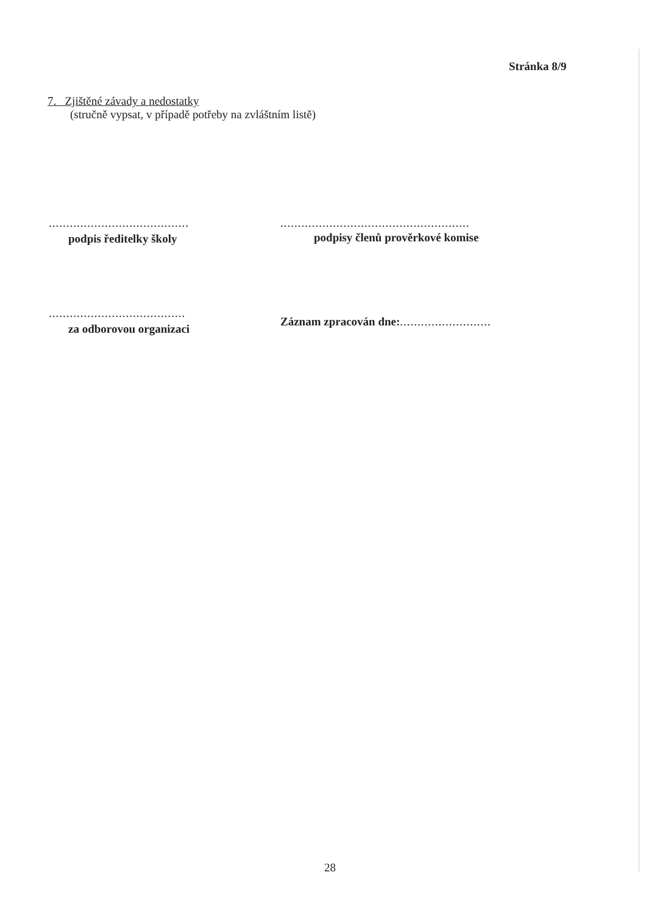Stránka 8/9
7. Zjištěné závady a nedostatky
(stručně vypsat, v případě potřeby na zvláštním listě)
........................................
podpis ředitelky školy
......................................................
podpisy členů prověrkové komise
.......................................
za odborovou organizaci
Záznam zpracován dne:..........................
28